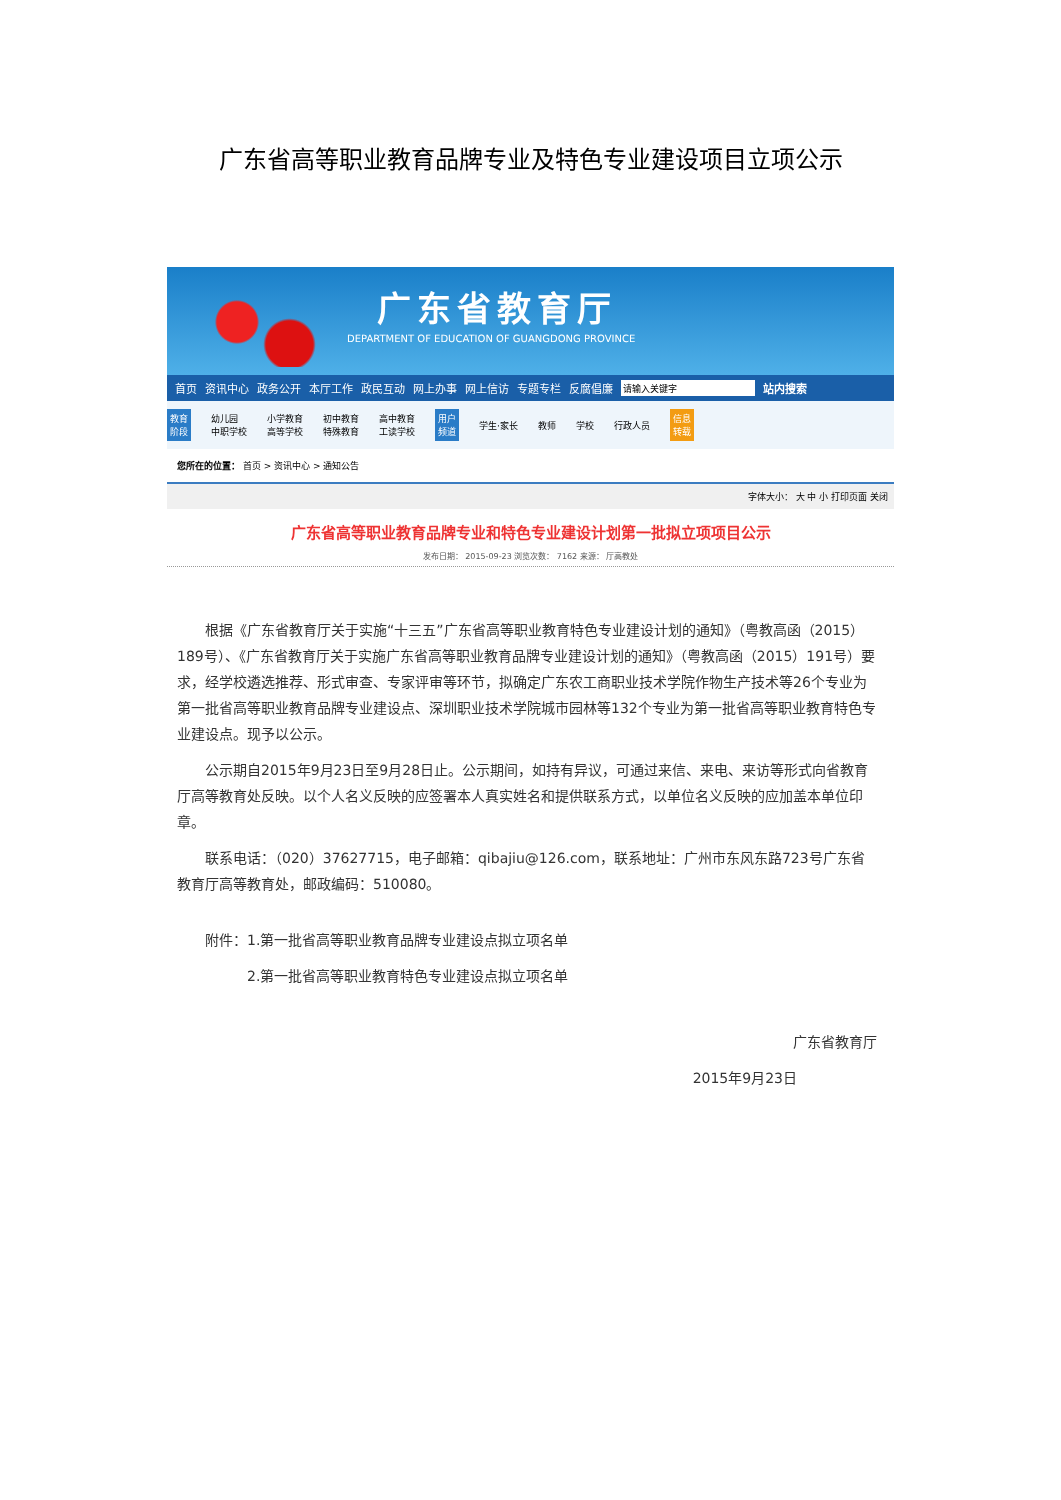广东省高等职业教育品牌专业及特色专业建设项目立项公示
广东省教育厅
DEPARTMENT OF EDUCATION OF GUANGDONG PROVINCE
首页 资讯中心 政务公开 本厅工作 政民互动 网上办事 网上信访 专题专栏 反腐倡廉 站内搜索
教育
阶段 幼儿园
中职学校 小学教育
高等学校 初中教育
特殊教育 高中教育
工读学校 用户
频道 学生·家长 教师 学校 行政人员 信息
转载
您所在的位置： 首页 > 资讯中心 > 通知公告
字体大小： 大 中 小 打印页面 关闭
广东省高等职业教育品牌专业和特色专业建设计划第一批拟立项项目公示
发布日期： 2015-09-23 浏览次数： 7162 来源： 厅高教处
根据《广东省教育厅关于实施“十三五”广东省高等职业教育特色专业建设计划的通知》（粤教高函（2015）189号）、《广东省教育厅关于实施广东省高等职业教育品牌专业建设计划的通知》（粤教高函（2015）191号）要求，经学校遴选推荐、形式审查、专家评审等环节，拟确定广东农工商职业技术学院作物生产技术等26个专业为第一批省高等职业教育品牌专业建设点、深圳职业技术学院城市园林等132个专业为第一批省高等职业教育特色专业建设点。现予以公示。
公示期自2015年9月23日至9月28日止。公示期间，如持有异议，可通过来信、来电、来访等形式向省教育厅高等教育处反映。以个人名义反映的应签署本人真实姓名和提供联系方式，以单位名义反映的应加盖本单位印章。
联系电话：（020）37627715，电子邮箱：qibajiu@126.com，联系地址：广州市东风东路723号广东省教育厅高等教育处，邮政编码：510080。
附件：1.第一批省高等职业教育品牌专业建设点拟立项名单
2.第一批省高等职业教育特色专业建设点拟立项名单
广东省教育厅
2015年9月23日